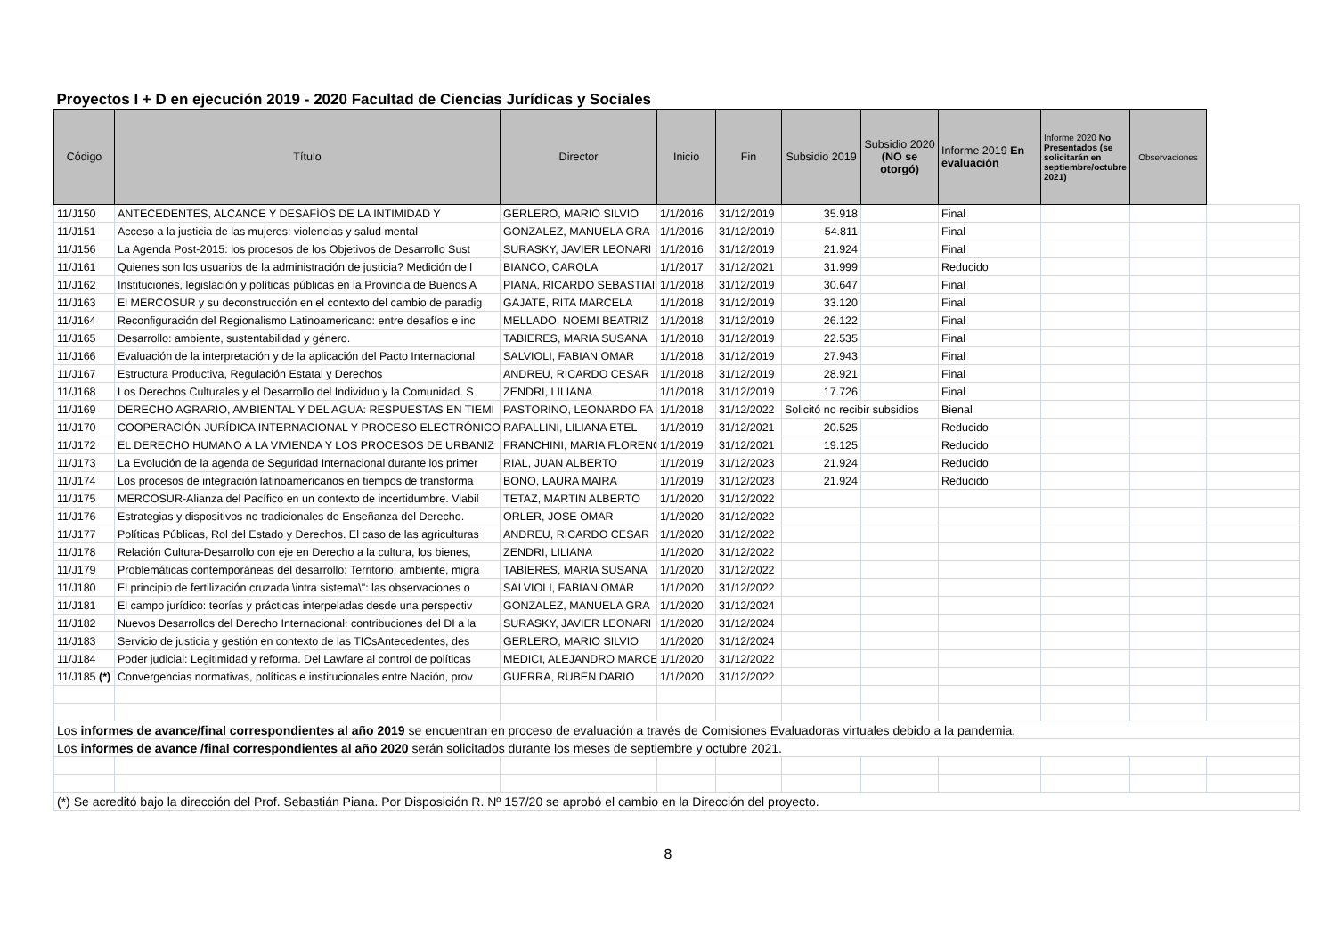| Proyectos I + D en ejecución 2019 - 2020 Facultad de Ciencias Jurídicas y Sociales | | | | | | | | | | |
| Código | Título | Director | Inicio | Fin | Subsidio 2019 | Subsidio 2020 (NO se otorgó) | Informe 2019 En evaluación | Informe 2020 No Presentados (se solicitarán en septiembre/octubre 2021) | Observaciones | |
| 11/J150 | ANTECEDENTES, ALCANCE Y DESAFÍOS DE LA INTIMIDAD Y | GERLERO, MARIO SILVIO | 1/1/2016 | 31/12/2019 | 35.918 | | Final | | | |
| 11/J151 | Acceso a la justicia de las mujeres: violencias y salud mental | GONZALEZ, MANUELA GRA | 1/1/2016 | 31/12/2019 | 54.811 | | Final | | | |
| 11/J156 | La Agenda Post-2015: los procesos de los Objetivos de Desarrollo Sust | SURASKY, JAVIER LEONARI | 1/1/2016 | 31/12/2019 | 21.924 | | Final | | | |
| 11/J161 | Quienes son los usuarios de la administración de justicia? Medición de l | BIANCO, CAROLA | 1/1/2017 | 31/12/2021 | 31.999 | | Reducido | | | |
| 11/J162 | Instituciones, legislación y políticas públicas en la Provincia de Buenos A | PIANA, RICARDO SEBASTIAI | 1/1/2018 | 31/12/2019 | 30.647 | | Final | | | |
| 11/J163 | El MERCOSUR y su deconstrucción en el contexto del cambio de paradig | GAJATE, RITA MARCELA | 1/1/2018 | 31/12/2019 | 33.120 | | Final | | | |
| 11/J164 | Reconfiguración del Regionalismo Latinoamericano: entre desafíos e inc | MELLADO, NOEMI BEATRIZ | 1/1/2018 | 31/12/2019 | 26.122 | | Final | | | |
| 11/J165 | Desarrollo: ambiente, sustentabilidad y género. | TABIERES, MARIA SUSANA | 1/1/2018 | 31/12/2019 | 22.535 | | Final | | | |
| 11/J166 | Evaluación de la interpretación y de la aplicación del Pacto Internacional | SALVIOLI, FABIAN OMAR | 1/1/2018 | 31/12/2019 | 27.943 | | Final | | | |
| 11/J167 | Estructura Productiva, Regulación Estatal y Derechos | ANDREU, RICARDO CESAR | 1/1/2018 | 31/12/2019 | 28.921 | | Final | | | |
| 11/J168 | Los Derechos Culturales y el Desarrollo del Individuo y la Comunidad. S | ZENDRI, LILIANA | 1/1/2018 | 31/12/2019 | 17.726 | | Final | | | |
| 11/J169 | DERECHO AGRARIO, AMBIENTAL Y DEL AGUA: RESPUESTAS EN TIEMI | PASTORINO, LEONARDO FA | 1/1/2018 | 31/12/2022 | Solicitó no recibir subsidios | | Bienal | | | |
| 11/J170 | COOPERACIÓN JURÍDICA INTERNACIONAL Y PROCESO ELECTRÓNICO | RAPALLINI, LILIANA ETEL | 1/1/2019 | 31/12/2021 | 20.525 | | Reducido | | | |
| 11/J172 | EL DERECHO HUMANO A LA VIVIENDA Y LOS PROCESOS DE URBANIZ | FRANCHINI, MARIA FLORENC | 1/1/2019 | 31/12/2021 | 19.125 | | Reducido | | | |
| 11/J173 | La Evolución de la agenda de Seguridad Internacional durante los primer | RIAL, JUAN ALBERTO | 1/1/2019 | 31/12/2023 | 21.924 | | Reducido | | | |
| 11/J174 | Los procesos de integración latinoamericanos en tiempos de transforma | BONO, LAURA MAIRA | 1/1/2019 | 31/12/2023 | 21.924 | | Reducido | | | |
| 11/J175 | MERCOSUR-Alianza del Pacífico en un contexto de incertidumbre. Viabil | TETAZ, MARTIN ALBERTO | 1/1/2020 | 31/12/2022 | | | | | | |
| 11/J176 | Estrategias y dispositivos no tradicionales de Enseñanza del Derecho. | ORLER, JOSE OMAR | 1/1/2020 | 31/12/2022 | | | | | | |
| 11/J177 | Políticas Públicas, Rol del Estado y Derechos. El caso de las agriculturas | ANDREU, RICARDO CESAR | 1/1/2020 | 31/12/2022 | | | | | | |
| 11/J178 | Relación Cultura-Desarrollo con eje en Derecho a la cultura, los bienes, | ZENDRI, LILIANA | 1/1/2020 | 31/12/2022 | | | | | | |
| 11/J179 | Problemáticas contemporáneas del desarrollo: Territorio, ambiente, migra | TABIERES, MARIA SUSANA | 1/1/2020 | 31/12/2022 | | | | | | |
| 11/J180 | El principio de fertilización cruzada \intra sistema\": las observaciones o | SALVIOLI, FABIAN OMAR | 1/1/2020 | 31/12/2022 | | | | | | |
| 11/J181 | El campo jurídico: teorías y prácticas interpeladas desde una perspectiv | GONZALEZ, MANUELA GRA | 1/1/2020 | 31/12/2024 | | | | | | |
| 11/J182 | Nuevos Desarrollos del Derecho Internacional: contribuciones del DI a la | SURASKY, JAVIER LEONARI | 1/1/2020 | 31/12/2024 | | | | | | |
| 11/J183 | Servicio de justicia y gestión en contexto de las TICsAntecedentes, des | GERLERO, MARIO SILVIO | 1/1/2020 | 31/12/2024 | | | | | | |
| 11/J184 | Poder judicial: Legitimidad y reforma. Del Lawfare al control de políticas | MEDICI, ALEJANDRO MARCE | 1/1/2020 | 31/12/2022 | | | | | | |
| 11/J185 (*) | Convergencias normativas, políticas e institucionales entre Nación, prov | GUERRA, RUBEN DARIO | 1/1/2020 | 31/12/2022 | | | | | | |
| Los informes de avance/final correspondientes al año 2019 se encuentran en proceso de evaluación a través de Comisiones Evaluadoras virtuales debido a la pandemia. | | | | | | | | | | |
| Los informes de avance /final correspondientes al año 2020 serán solicitados durante los meses de septiembre y octubre 2021. | | | | | | | | | | |
| (*) Se acreditó bajo la dirección del Prof. Sebastián Piana. Por Disposición R. Nº 157/20 se aprobó el cambio en la Dirección del proyecto. | | | | | | | | | | |
8